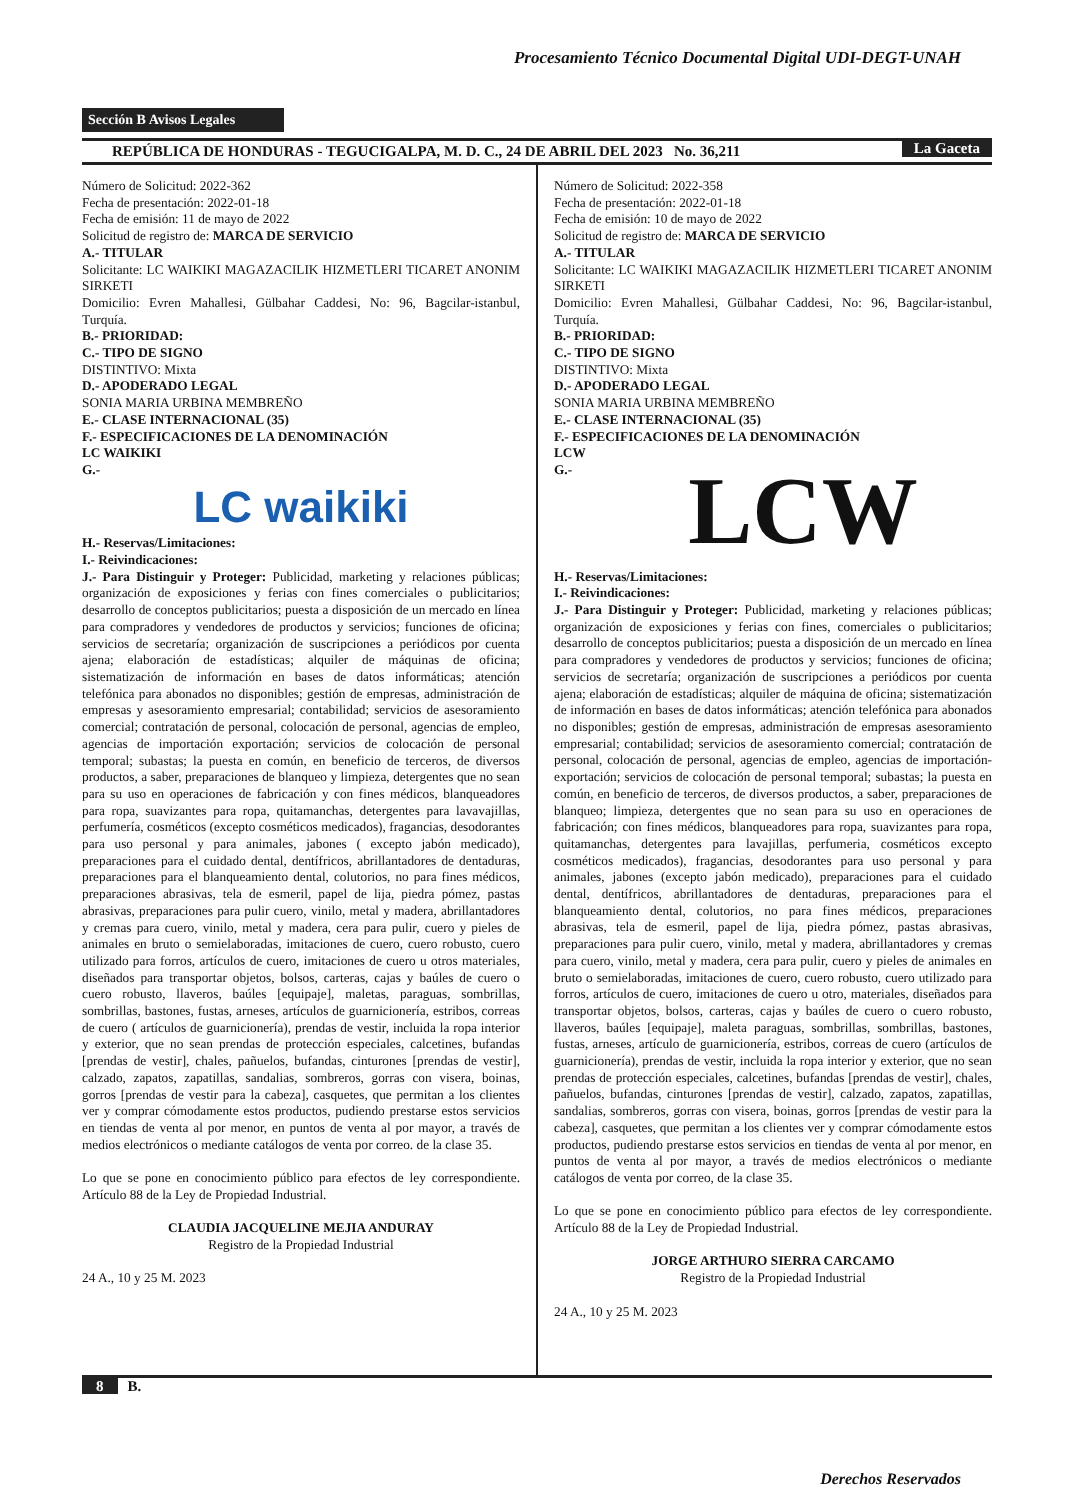Procesamiento Técnico Documental Digital UDI-DEGT-UNAH
Sección B Avisos Legales
REPÚBLICA DE HONDURAS - TEGUCIGALPA, M. D. C., 24 DE ABRIL DEL 2023 No. 36,211 La Gaceta
Número de Solicitud: 2022-362
Fecha de presentación: 2022-01-18
Fecha de emisión: 11 de mayo de 2022
Solicitud de registro de: MARCA DE SERVICIO
A.- TITULAR
Solicitante: LC WAIKIKI MAGAZACILIK HIZMETLERI TICARET ANONIM SIRKETI
Domicilio: Evren Mahallesi, Gülbahar Caddesi, No: 96, Bagcilar-istanbul, Turquía.
B.- PRIORIDAD:
C.- TIPO DE SIGNO
DISTINTIVO: Mixta
D.- APODERADO LEGAL
SONIA MARIA URBINA MEMBREÑO
E.- CLASE INTERNACIONAL (35)
F.- ESPECIFICACIONES DE LA DENOMINACIÓN
LC WAIKIKI
G.-
LC waikiki
H.- Reservas/Limitaciones:
I.- Reivindicaciones:
J.- Para Distinguir y Proteger: Publicidad, marketing y relaciones públicas; organización de exposiciones y ferias con fines comerciales o publicitarios; desarrollo de conceptos publicitarios; puesta a disposición de un mercado en línea para compradores y vendedores de productos y servicios; funciones de oficina; servicios de secretaría; organización de suscripciones a periódicos por cuenta ajena; elaboración de estadísticas; alquiler de máquinas de oficina; sistematización de información en bases de datos informáticas; atención telefónica para abonados no disponibles; gestión de empresas, administración de empresas y asesoramiento empresarial; contabilidad; servicios de asesoramiento comercial; contratación de personal, colocación de personal, agencias de empleo, agencias de importación exportación; servicios de colocación de personal temporal; subastas; la puesta en común, en beneficio de terceros, de diversos productos, a saber, preparaciones de blanqueo y limpieza, detergentes que no sean para su uso en operaciones de fabricación y con fines médicos, blanqueadores para ropa, suavizantes para ropa, quitamanchas, detergentes para lavavajillas, perfumería, cosméticos (excepto cosméticos medicados), fragancias, desodorantes para uso personal y para animales, jabones ( excepto jabón medicado), preparaciones para el cuidado dental, dentífricos, abrillantadores de dentaduras, preparaciones para el blanqueamiento dental, colutorios, no para fines médicos, preparaciones abrasivas, tela de esmeril, papel de lija, piedra pómez, pastas abrasivas, preparaciones para pulir cuero, vinilo, metal y madera, abrillantadores y cremas para cuero, vinilo, metal y madera, cera para pulir, cuero y pieles de animales en bruto o semielaboradas, imitaciones de cuero, cuero robusto, cuero utilizado para forros, artículos de cuero, imitaciones de cuero u otros materiales, diseñados para transportar objetos, bolsos, carteras, cajas y baúles de cuero o cuero robusto, llaveros, baúles [equipaje], maletas, paraguas, sombrillas, sombrillas, bastones, fustas, arneses, artículos de guarnicionería, estribos, correas de cuero ( artículos de guarnicionería), prendas de vestir, incluida la ropa interior y exterior, que no sean prendas de protección especiales, calcetines, bufandas [prendas de vestir], chales, pañuelos, bufandas, cinturones [prendas de vestir], calzado, zapatos, zapatillas, sandalias, sombreros, gorras con visera, boinas, gorros [prendas de vestir para la cabeza], casquetes, que permitan a los clientes ver y comprar cómodamente estos productos, pudiendo prestarse estos servicios en tiendas de venta al por menor, en puntos de venta al por mayor, a través de medios electrónicos o mediante catálogos de venta por correo. de la clase 35.
Lo que se pone en conocimiento público para efectos de ley correspondiente. Artículo 88 de la Ley de Propiedad Industrial.
CLAUDIA JACQUELINE MEJIA ANDURAY
Registro de la Propiedad Industrial
24 A., 10 y 25 M. 2023
Número de Solicitud: 2022-358
Fecha de presentación: 2022-01-18
Fecha de emisión: 10 de mayo de 2022
Solicitud de registro de: MARCA DE SERVICIO
A.- TITULAR
Solicitante: LC WAIKIKI MAGAZACILIK HIZMETLERI TICARET ANONIM SIRKETI
Domicilio: Evren Mahallesi, Gülbahar Caddesi, No: 96, Bagcilar-istanbul, Turquía.
B.- PRIORIDAD:
C.- TIPO DE SIGNO
DISTINTIVO: Mixta
D.- APODERADO LEGAL
SONIA MARIA URBINA MEMBREÑO
E.- CLASE INTERNACIONAL (35)
F.- ESPECIFICACIONES DE LA DENOMINACIÓN
LCW
G.-
LCW
H.- Reservas/Limitaciones:
I.- Reivindicaciones:
J.- Para Distinguir y Proteger: Publicidad, marketing y relaciones públicas; organización de exposiciones y ferias con fines, comerciales o publicitarios; desarrollo de conceptos publicitarios; puesta a disposición de un mercado en línea para compradores y vendedores de productos y servicios; funciones de oficina; servicios de secretaría; organización de suscripciones a periódicos por cuenta ajena; elaboración de estadísticas; alquiler de máquina de oficina; sistematización de información en bases de datos informáticas; atención telefónica para abonados no disponibles; gestión de empresas, administración de empresas asesoramiento empresarial; contabilidad; servicios de asesoramiento comercial; contratación de personal, colocación de personal, agencias de empleo, agencias de importación-exportación; servicios de colocación de personal temporal; subastas; la puesta en común, en beneficio de terceros, de diversos productos, a saber, preparaciones de blanqueo; limpieza, detergentes que no sean para su uso en operaciones de fabricación; con fines médicos, blanqueadores para ropa, suavizantes para ropa, quitamanchas, detergentes para lavajillas, perfumeria, cosméticos excepto cosméticos medicados), fragancias, desodorantes para uso personal y para animales, jabones (excepto jabón medicado), preparaciones para el cuidado dental, dentífricos, abrillantadores de dentaduras, preparaciones para el blanqueamiento dental, colutorios, no para fines médicos, preparaciones abrasivas, tela de esmeril, papel de lija, piedra pómez, pastas abrasivas, preparaciones para pulir cuero, vinilo, metal y madera, abrillantadores y cremas para cuero, vinilo, metal y madera, cera para pulir, cuero y pieles de animales en bruto o semielaboradas, imitaciones de cuero, cuero robusto, cuero utilizado para forros, artículos de cuero, imitaciones de cuero u otro, materiales, diseñados para transportar objetos, bolsos, carteras, cajas y baúles de cuero o cuero robusto, llaveros, baúles [equipaje], maleta paraguas, sombrillas, sombrillas, bastones, fustas, arneses, artículo de guarnicionería, estribos, correas de cuero (artículos de guarnicionería), prendas de vestir, incluida la ropa interior y exterior, que no sean prendas de protección especiales, calcetines, bufandas [prendas de vestir], chales, pañuelos, bufandas, cinturones [prendas de vestir], calzado, zapatos, zapatillas, sandalias, sombreros, gorras con visera, boinas, gorros [prendas de vestir para la cabeza], casquetes, que permitan a los clientes ver y comprar cómodamente estos productos, pudiendo prestarse estos servicios en tiendas de venta al por menor, en puntos de venta al por mayor, a través de medios electrónicos o mediante catálogos de venta por correo, de la clase 35.
Lo que se pone en conocimiento público para efectos de ley correspondiente. Artículo 88 de la Ley de Propiedad Industrial.
JORGE ARTHURO SIERRA CARCAMO
Registro de la Propiedad Industrial
24 A., 10 y 25 M. 2023
8 B.
Derechos Reservados